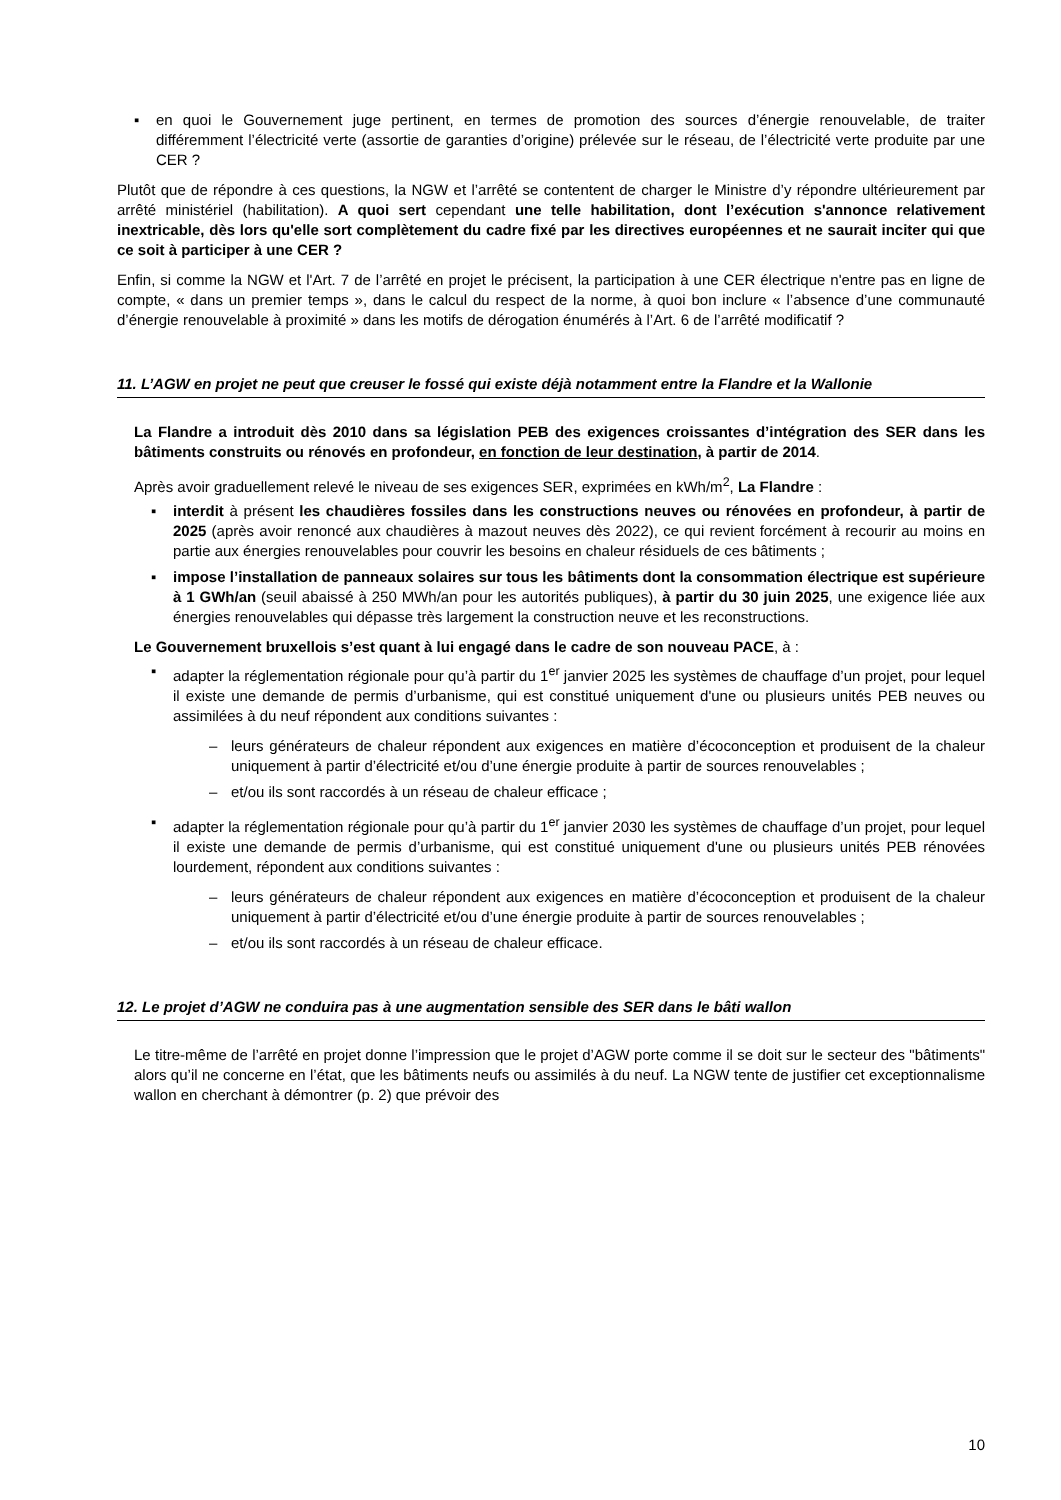▪ en quoi le Gouvernement juge pertinent, en termes de promotion des sources d’énergie renouvelable, de traiter différemment l’électricité verte (assortie de garanties d’origine) prélevée sur le réseau, de l’électricité verte produite par une CER ?
Plutôt que de répondre à ces questions, la NGW et l’arrêté se contentent de charger le Ministre d’y répondre ultérieurement par arrêté ministériel (habilitation). A quoi sert cependant une telle habilitation, dont l’exécution s'annonce relativement inextricable, dès lors qu'elle sort complètement du cadre fixé par les directives européennes et ne saurait inciter qui que ce soit à participer à une CER ?
Enfin, si comme la NGW et l'Art. 7 de l’arrêté en projet le précisent, la participation à une CER électrique n'entre pas en ligne de compte, « dans un premier temps », dans le calcul du respect de la norme, à quoi bon inclure « l’absence d’une communauté d’énergie renouvelable à proximité » dans les motifs de dérogation énumérés à l’Art. 6 de l’arrêté modificatif ?
11. L’AGW en projet ne peut que creuser le fossé qui existe déjà notamment entre la Flandre et la Wallonie
La Flandre a introduit dès 2010 dans sa législation PEB des exigences croissantes d’intégration des SER dans les bâtiments construits ou rénovés en profondeur, en fonction de leur destination, à partir de 2014.
Après avoir graduellement relevé le niveau de ses exigences SER, exprimées en kWh/m<sup>2</sup>, La Flandre :
▪ interdit à présent les chaudières fossiles dans les constructions neuves ou rénovées en profondeur, à partir de 2025 (après avoir renoncé aux chaudières à mazout neuves dès 2022), ce qui revient forcément à recourir au moins en partie aux énergies renouvelables pour couvrir les besoins en chaleur résiduels de ces bâtiments ;
▪ impose l’installation de panneaux solaires sur tous les bâtiments dont la consommation électrique est supérieure à 1 GWh/an (seuil abaissé à 250 MWh/an pour les autorités publiques), à partir du 30 juin 2025, une exigence liée aux énergies renouvelables qui dépasse très largement la construction neuve et les reconstructions.
Le Gouvernement bruxellois s’est quant à lui engagé dans le cadre de son nouveau PACE, à :
▪ adapter la réglementation régionale pour qu’à partir du 1<sup>er</sup> janvier 2025 les systèmes de chauffage d’un projet, pour lequel il existe une demande de permis d’urbanisme, qui est constitué uniquement d'une ou plusieurs unités PEB neuves ou assimilées à du neuf répondent aux conditions suivantes :
– leurs générateurs de chaleur répondent aux exigences en matière d’écoconception et produisent de la chaleur uniquement à partir d’électricité et/ou d’une énergie produite à partir de sources renouvelables ;
– et/ou ils sont raccordés à un réseau de chaleur efficace ;
▪ adapter la réglementation régionale pour qu’à partir du 1<sup>er</sup> janvier 2030 les systèmes de chauffage d’un projet, pour lequel il existe une demande de permis d’urbanisme, qui est constitué uniquement d'une ou plusieurs unités PEB rénovées lourdement, répondent aux conditions suivantes :
– leurs générateurs de chaleur répondent aux exigences en matière d’écoconception et produisent de la chaleur uniquement à partir d’électricité et/ou d’une énergie produite à partir de sources renouvelables ;
– et/ou ils sont raccordés à un réseau de chaleur efficace.
12. Le projet d’AGW ne conduira pas à une augmentation sensible des SER dans le bâti wallon
Le titre-même de l’arrêté en projet donne l’impression que le projet d’AGW porte comme il se doit sur le secteur des "bâtiments" alors qu’il ne concerne en l’état, que les bâtiments neufs ou assimilés à du neuf. La NGW tente de justifier cet exceptionnalisme wallon en cherchant à démontrer (p. 2) que prévoir des
10